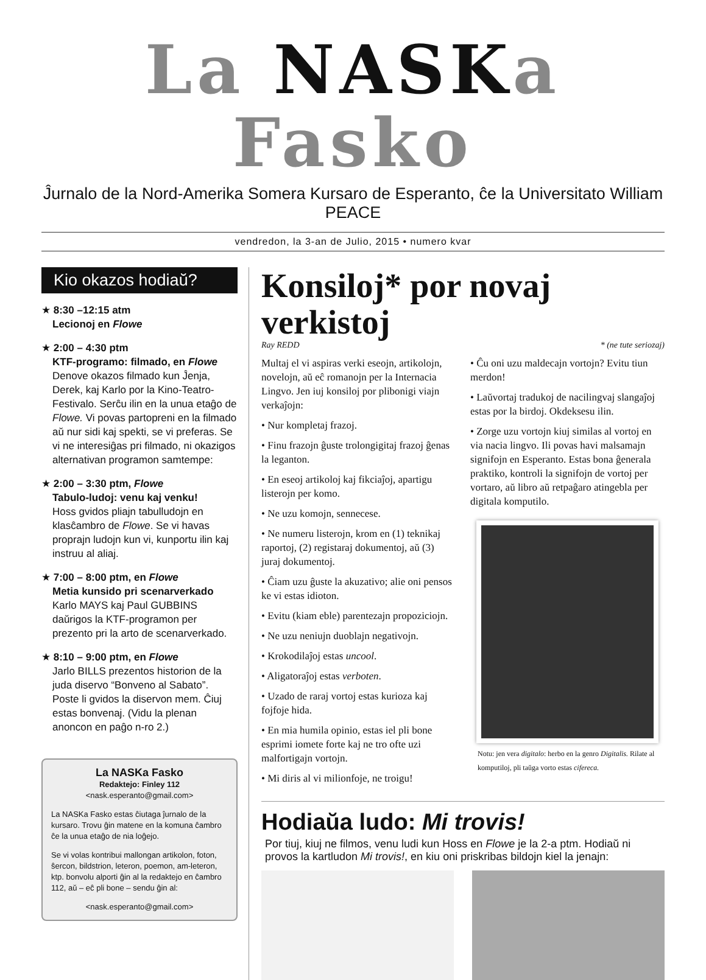La NASKa Fasko
Ĵurnalo de la Nord-Amerika Somera Kursaro de Esperanto, ĉe la Universitato William PEACE
vendredon, la 3-an de Julio, 2015 • numero kvar
Kio okazos hodiaŭ?
★ 8:30 –12:15 atm
Lecionoj en Flowe
★ 2:00 – 4:30 ptm
KTF-programo: filmado, en Flowe
Denove okazos filmado kun Ĵenja, Derek, kaj Karlo por la Kino-Teatro-Festivalo. Serĉu ilin en la unua etaĝo de Flowe. Vi povas partopreni en la filmado aŭ nur sidi kaj spekti, se vi preferas. Se vi ne interesiĝas pri filmado, ni okazigos alternativan programon samtempe:
★ 2:00 – 3:30 ptm, Flowe
Tabulo-ludoj: venu kaj venku!
Hoss gvidos pliajn tabulludojn en klasĉambro de Flowe. Se vi havas proprajn ludojn kun vi, kunportu ilin kaj instruu al aliaj.
★ 7:00 – 8:00 ptm, en Flowe
Metia kunsido pri scenarverkado
Karlo MAYS kaj Paul GUBBINS daŭrigos la KTF-programon per prezento pri la arto de scenarverkado.
★ 8:10 – 9:00 ptm, en Flowe
Jarlo BILLS prezentos historion de la juda diservo “Bonveno al Sabato”. Poste li gvidos la diservon mem. Ĉiuj estas bonvenaj. (Vidu la plenan anoncon en paĝo n-ro 2.)
La NASKa Fasko
Redaktejo: Finley 112
<nask.esperanto@gmail.com>
La NASKa Fasko estas ĉiutaga ĵurnalo de la kursaro. Trovu ĝin matene en la komuna ĉambro ĉe la unua etaĝo de nia loĝejo.
Se vi volas kontribui mallongan artikolon, foton, ŝercon, bildstrion, leteron, poemon, am-leteron, ktp. bonvolu alporti ĝin al la redaktejo en ĉambro 112, aŭ – eĉ pli bone – sendu ĝin al:
<nask.esperanto@gmail.com>
Konsiloj* por novaj verkistoj
Ray REDD * (ne tute seriozaj)
Multaj el vi aspiras verki eseojn, artikolojn, novelojn, aŭ eĉ romanojn per la Internacia Lingvo. Jen iuj konsiloj por plibonigi viajn verkaĵojn:
• Nur kompletaj frazoj.
• Finu frazojn ĝuste trolongigitaj frazoj ĝenas la leganton.
• En eseoj artikoloj kaj fikciaĵoj, apartigu listerojn per komo.
• Ne uzu komojn, sennecese.
• Ne numeru listerojn, krom en (1) teknikaj raportoj, (2) registaraj dokumentoj, aŭ (3) juraj dokumentoj.
• Ĉiam uzu ĝuste la akuzativo; alie oni pensos ke vi estas idioton.
• Evitu (kiam eble) parentezajn propoziciojn.
• Ne uzu neniujn duoblajn negativojn.
• Krokodilaĵoj estas uncool.
• Aligatoraĵoj estas verboten.
• Uzado de raraj vortoj estas kurioza kaj fojfoje hida.
• En mia humila opinio, estas iel pli bone esprimi iomete forte kaj ne tro ofte uzi malfortigajn vortojn.
• Mi diris al vi milionfoje, ne troigu!
• Ĉu oni uzu maldecajn vortojn? Evitu tiun merdon!
• Laŭvortaj tradukoj de nacilingvaj slangaĵoj estas por la birdoj. Okdeksesu ilin.
• Zorge uzu vortojn kiuj similas al vortoj en via nacia lingvo. Ili povas havi malsamajn signifojn en Esperanto. Estas bona ĝenerala praktiko, kontroli la signifojn de vortoj per vortaro, aŭ libro aŭ retpaĝaro atingebla per digitala komputilo.
Notu: jen vera digitalo: herbo en la genro Digitalis. Rilate al komputiloj, pli taŭga vorto estas cifereca.
Hodiaŭa ludo: Mi trovis!
Por tiuj, kiuj ne filmos, venu ludi kun Hoss en Flowe je la 2-a ptm. Hodiaŭ ni provos la kartludon Mi trovis!, en kiu oni priskribas bildojn kiel la jenajn: